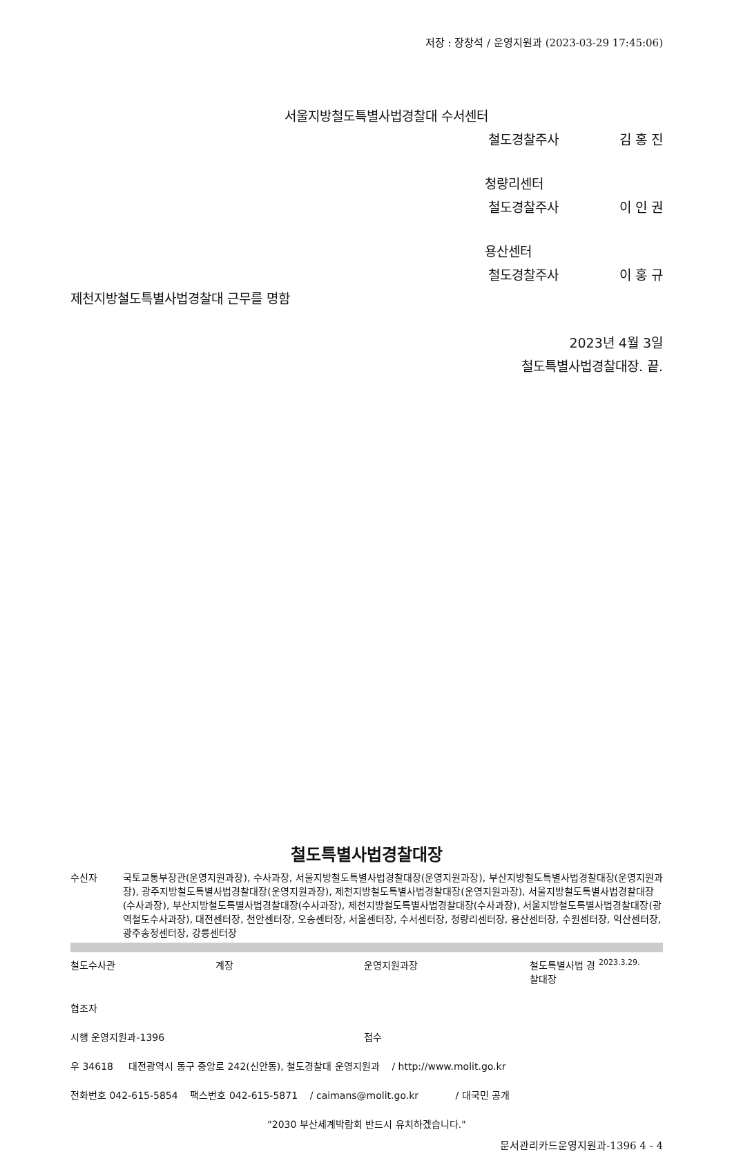저장 : 장창석 / 운영지원과 (2023-03-29 17:45:06)
서울지방철도특별사법경찰대 수서센터
철도경찰주사 김 홍 진
청량리센터
철도경찰주사 이 인 권
용산센터
철도경찰주사 이 홍 규
제천지방철도특별사법경찰대 근무를 명함
2023년 4월 3일
철도특별사법경찰대장. 끝.
철도특별사법경찰대장
수신자 국토교통부장관(운영지원과장), 수사과장, 서울지방철도특별사법경찰대장(운영지원과장), 부산지방철도특별사법경찰대장(운영지원과장), 광주지방철도특별사법경찰대장(운영지원과장), 제천지방철도특별사법경찰대장(운영지원과장), 서울지방철도특별사법경찰대장(수사과장), 부산지방철도특별사법경찰대장(수사과장), 제천지방철도특별사법경찰대장(수사과장), 서울지방철도특별사법경찰대장(광역철도수사과장), 대전센터장, 천안센터장, 오송센터장, 서울센터장, 수서센터장, 청량리센터장, 용산센터장, 수원센터장, 익산센터장, 광주송정센터장, 강릉센터장
철도수사관 계장 운영지원과장 철도특별사법 경찰대장 2023.3.29.
협조자
시행 운영지원과-1396 접수
우 34618 대전광역시 동구 중앙로 242(신안동), 철도경찰대 운영지원과 / http://www.molit.go.kr
전화번호 042-615-5854 팩스번호 042-615-5871 / caimans@molit.go.kr / 대국민 공개
"2030 부산세계박람회 반드시 유치하겠습니다."
문서관리카드운영지원과-1396 4 - 4